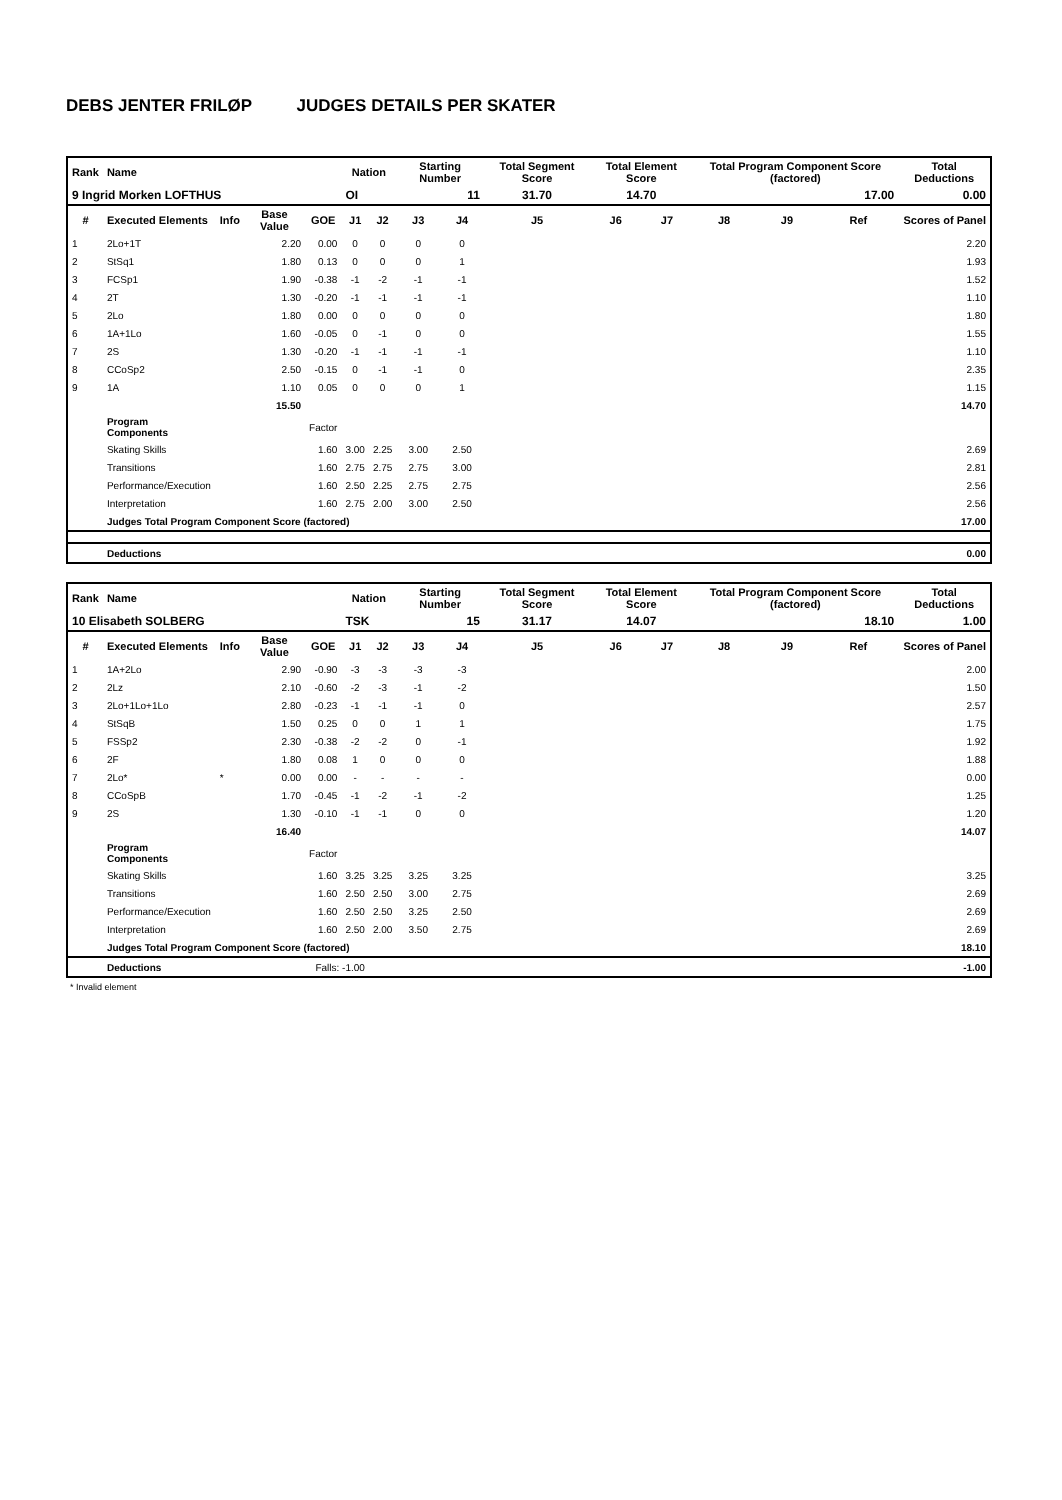DEBS JENTER FRILØP JUDGES DETAILS PER SKATER
| Rank | Name | | | | Nation | | Starting Number | | Total Segment Score | Total Element Score | | Total Program Component Score (factored) | | | Total Deductions |
| --- | --- | --- | --- | --- | --- | --- | --- | --- | --- | --- | --- | --- | --- | --- | --- |
| 9 Ingrid Morken LOFTHUS | | | | | OI | | 11 | | 31.70 | 14.70 | | 17.00 | | | 0.00 |
| # | Executed Elements | Info | Base Value | GOE | J1 | J2 | J3 | J4 | J5 | J6 | J7 | J8 | J9 | Ref | Scores of Panel |
| 1 | 2Lo+1T | | 2.20 | 0.00 | 0 | 0 | 0 | 0 | | | | | | | 2.20 |
| 2 | StSq1 | | 1.80 | 0.13 | 0 | 0 | 0 | 1 | | | | | | | 1.93 |
| 3 | FCSp1 | | 1.90 | -0.38 | -1 | -2 | -1 | -1 | | | | | | | 1.52 |
| 4 | 2T | | 1.30 | -0.20 | -1 | -1 | -1 | -1 | | | | | | | 1.10 |
| 5 | 2Lo | | 1.80 | 0.00 | 0 | 0 | 0 | 0 | | | | | | | 1.80 |
| 6 | 1A+1Lo | | 1.60 | -0.05 | 0 | -1 | 0 | 0 | | | | | | | 1.55 |
| 7 | 2S | | 1.30 | -0.20 | -1 | -1 | -1 | -1 | | | | | | | 1.10 |
| 8 | CCoSp2 | | 2.50 | -0.15 | 0 | -1 | -1 | 0 | | | | | | | 2.35 |
| 9 | 1A | | 1.10 | 0.05 | 0 | 0 | 0 | 1 | | | | | | | 1.15 |
| | | | 15.50 | | | | | | | | | | | | 14.70 |
| | Program Components | | | Factor | | | | | | | | | | | |
| | Skating Skills | | | 1.60 | 3.00 | 2.25 | 3.00 | 2.50 | | | | | | | 2.69 |
| | Transitions | | | 1.60 | 2.75 | 2.75 | 2.75 | 3.00 | | | | | | | 2.81 |
| | Performance/Execution | | | 1.60 | 2.50 | 2.25 | 2.75 | 2.75 | | | | | | | 2.56 |
| | Interpretation | | | 1.60 | 2.75 | 2.00 | 3.00 | 2.50 | | | | | | | 2.56 |
| | Judges Total Program Component Score (factored) | | | | | | | | | | | | | | 17.00 |
| | Deductions | | | | | | | | | | | | | | 0.00 |
| Rank | Name | | | | Nation | | Starting Number | | Total Segment Score | Total Element Score | | Total Program Component Score (factored) | | | Total Deductions |
| --- | --- | --- | --- | --- | --- | --- | --- | --- | --- | --- | --- | --- | --- | --- | --- |
| 10 Elisabeth SOLBERG | | | | | TSK | | 15 | | 31.17 | 14.07 | | 18.10 | | | 1.00 |
| # | Executed Elements | Info | Base Value | GOE | J1 | J2 | J3 | J4 | J5 | J6 | J7 | J8 | J9 | Ref | Scores of Panel |
| 1 | 1A+2Lo | | 2.90 | -0.90 | -3 | -3 | -3 | -3 | | | | | | | 2.00 |
| 2 | 2Lz | | 2.10 | -0.60 | -2 | -3 | -1 | -2 | | | | | | | 1.50 |
| 3 | 2Lo+1Lo+1Lo | | 2.80 | -0.23 | -1 | -1 | -1 | 0 | | | | | | | 2.57 |
| 4 | StSqB | | 1.50 | 0.25 | 0 | 0 | 1 | 1 | | | | | | | 1.75 |
| 5 | FSSp2 | | 2.30 | -0.38 | -2 | -2 | 0 | -1 | | | | | | | 1.92 |
| 6 | 2F | | 1.80 | 0.08 | 1 | 0 | 0 | 0 | | | | | | | 1.88 |
| 7 | 2Lo* | * | 0.00 | 0.00 | - | - | - | - | | | | | | | 0.00 |
| 8 | CCoSpB | | 1.70 | -0.45 | -1 | -2 | -1 | -2 | | | | | | | 1.25 |
| 9 | 2S | | 1.30 | -0.10 | -1 | -1 | 0 | 0 | | | | | | | 1.20 |
| | | | 16.40 | | | | | | | | | | | | 14.07 |
| | Program Components | | | Factor | | | | | | | | | | | |
| | Skating Skills | | | 1.60 | 3.25 | 3.25 | 3.25 | 3.25 | | | | | | | 3.25 |
| | Transitions | | | 1.60 | 2.50 | 2.50 | 3.00 | 2.75 | | | | | | | 2.69 |
| | Performance/Execution | | | 1.60 | 2.50 | 2.50 | 3.25 | 2.50 | | | | | | | 2.69 |
| | Interpretation | | | 1.60 | 2.50 | 2.00 | 3.50 | 2.75 | | | | | | | 2.69 |
| | Judges Total Program Component Score (factored) | | | | | | | | | | | | | | 18.10 |
| | Deductions | | | Falls: -1.00 | | | | | | | | | | | -1.00 |
* Invalid element